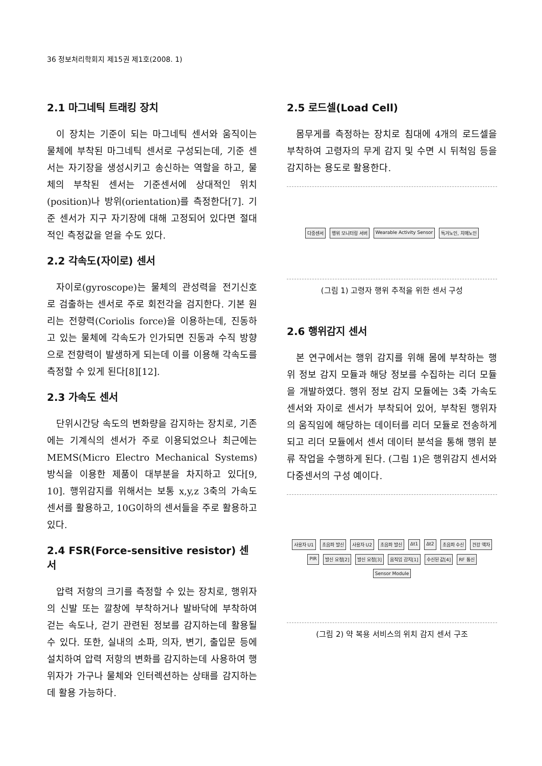36 정보처리학회지 제15권 제1호(2008. 1)
2.1 마그네틱 트래킹 장치
이 장치는 기준이 되는 마그네틱 센서와 움직이는 물체에 부착된 마그네틱 센서로 구성되는데, 기준 센서는 자기장을 생성시키고 송신하는 역할을 하고, 물체의 부착된 센서는 기준센서에 상대적인 위치(position)나 방위(orientation)를 측정한다[7]. 기준 센서가 지구 자기장에 대해 고정되어 있다면 절대적인 측정값을 얻을 수도 있다.
2.2 각속도(자이로) 센서
자이로(gyroscope)는 물체의 관성력을 전기신호로 검출하는 센서로 주로 회전각을 검지한다. 기본 원리는 전향력(Coriolis force)을 이용하는데, 진동하고 있는 물체에 각속도가 인가되면 진동과 수직 방향으로 전향력이 발생하게 되는데 이를 이용해 각속도를 측정할 수 있게 된다[8][12].
2.3 가속도 센서
단위시간당 속도의 변화량을 감지하는 장치로, 기존에는 기계식의 센서가 주로 이용되었으나 최근에는 MEMS(Micro Electro Mechanical Systems) 방식을 이용한 제품이 대부분을 차지하고 있다[9, 10]. 행위감지를 위해서는 보통 x,y,z 3축의 가속도 센서를 활용하고, 10G이하의 센서들을 주로 활용하고 있다.
2.4 FSR(Force-sensitive resistor) 센서
압력 저항의 크기를 측정할 수 있는 장치로, 행위자의 신발 또는 깔창에 부착하거나 발바닥에 부착하여 걷는 속도나, 걷기 관련된 정보를 감지하는데 활용될 수 있다. 또한, 실내의 소파, 의자, 변기, 출입문 등에 설치하여 압력 저항의 변화를 감지하는데 사용하여 행위자가 가구나 물체와 인터렉션하는 상태를 감지하는데 활용 가능하다.
2.5 로드셀(Load Cell)
몸무게를 측정하는 장치로 침대에 4개의 로드셀을 부착하여 고령자의 무게 감지 및 수면 시 뒤척임 등을 감지하는 용도로 활용한다.
다중센서 행위 모니터링 서버 Wearable Activity Sensor 독거노인, 치매노인
(그림 1) 고령자 행위 추적을 위한 센서 구성
2.6 행위감지 센서
본 연구에서는 행위 감지를 위해 몸에 부착하는 행위 정보 감지 모듈과 해당 정보를 수집하는 리더 모듈을 개발하였다. 행위 정보 감지 모듈에는 3축 가속도 센서와 자이로 센서가 부착되어 있어, 부착된 행위자의 움직임에 해당하는 데이터를 리더 모듈로 전송하게 되고 리더 모듈에서 센서 데이터 분석을 통해 행위 분류 작업을 수행하게 된다. (그림 1)은 행위감지 센서와 다중센서의 구성 예이다.
사용자 U1 초음파 발신 사용자 U2 초음파 발신 Δt1 Δt2 초음파 수신 건강 액자 PIR 발신 요청[2] 발신 요청[3] 움직임 감지[1] 수신된 값[4] RF 통신 Sensor Module
(그림 2) 약 복용 서비스의 위치 감지 센서 구조